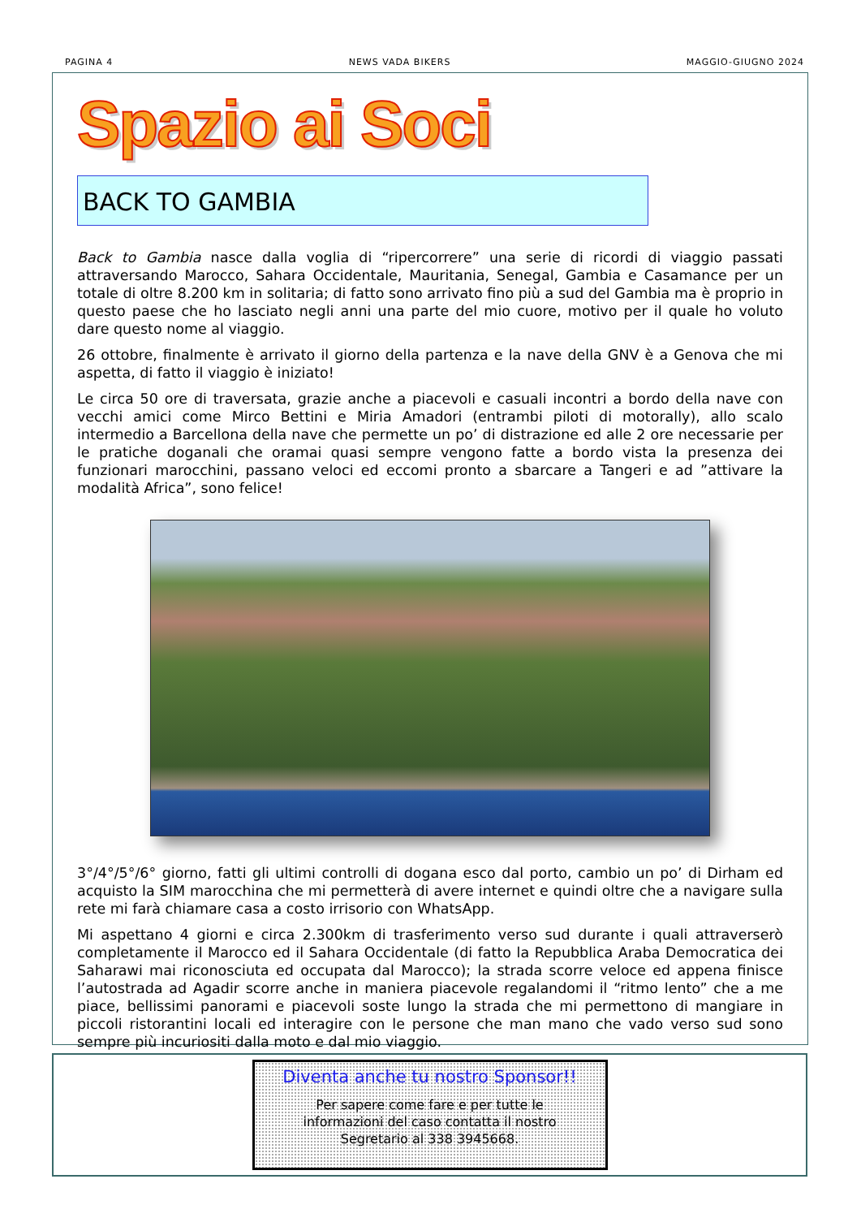PAGINA 4 NEWS VADA BIKERS MAGGIO-GIUGNO 2024
Spazio ai Soci
BACK TO GAMBIA
Back to Gambia nasce dalla voglia di “ripercorrere” una serie di ricordi di viaggio passati attraversando Marocco, Sahara Occidentale, Mauritania, Senegal, Gambia e Casamance per un totale di oltre 8.200 km in solitaria; di fatto sono arrivato fino più a sud del Gambia ma è proprio in questo paese che ho lasciato negli anni una parte del mio cuore, motivo per il quale ho voluto dare questo nome al viaggio.
26 ottobre, finalmente è arrivato il giorno della partenza e la nave della GNV è a Genova che mi aspetta, di fatto il viaggio è iniziato!
Le circa 50 ore di traversata, grazie anche a piacevoli e casuali incontri a bordo della nave con vecchi amici come Mirco Bettini e Miria Amadori (entrambi piloti di motorally), allo scalo intermedio a Barcellona della nave che permette un po’ di distrazione ed alle 2 ore necessarie per le pratiche doganali che oramai quasi sempre vengono fatte a bordo vista la presenza dei funzionari marocchini, passano veloci ed eccomi pronto a sbarcare a Tangeri e ad ”attivare la modalità Africa”, sono felice!
3°/4°/5°/6° giorno, fatti gli ultimi controlli di dogana esco dal porto, cambio un po’ di Dirham ed acquisto la SIM marocchina che mi permetterà di avere internet e quindi oltre che a navigare sulla rete mi farà chiamare casa a costo irrisorio con WhatsApp.
Mi aspettano 4 giorni e circa 2.300km di trasferimento verso sud durante i quali attraverserò completamente il Marocco ed il Sahara Occidentale (di fatto la Repubblica Araba Democratica dei Saharawi mai riconosciuta ed occupata dal Marocco); la strada scorre veloce ed appena finisce l’autostrada ad Agadir scorre anche in maniera piacevole regalandomi il “ritmo lento” che a me piace, bellissimi panorami e piacevoli soste lungo la strada che mi permettono di mangiare in piccoli ristorantini locali ed interagire con le persone che man mano che vado verso sud sono sempre più incuriositi dalla moto e dal mio viaggio.
Diventa anche tu nostro Sponsor!!
Per sapere come fare e per tutte le
informazioni del caso contatta il nostro
Segretario al 338 3945668.